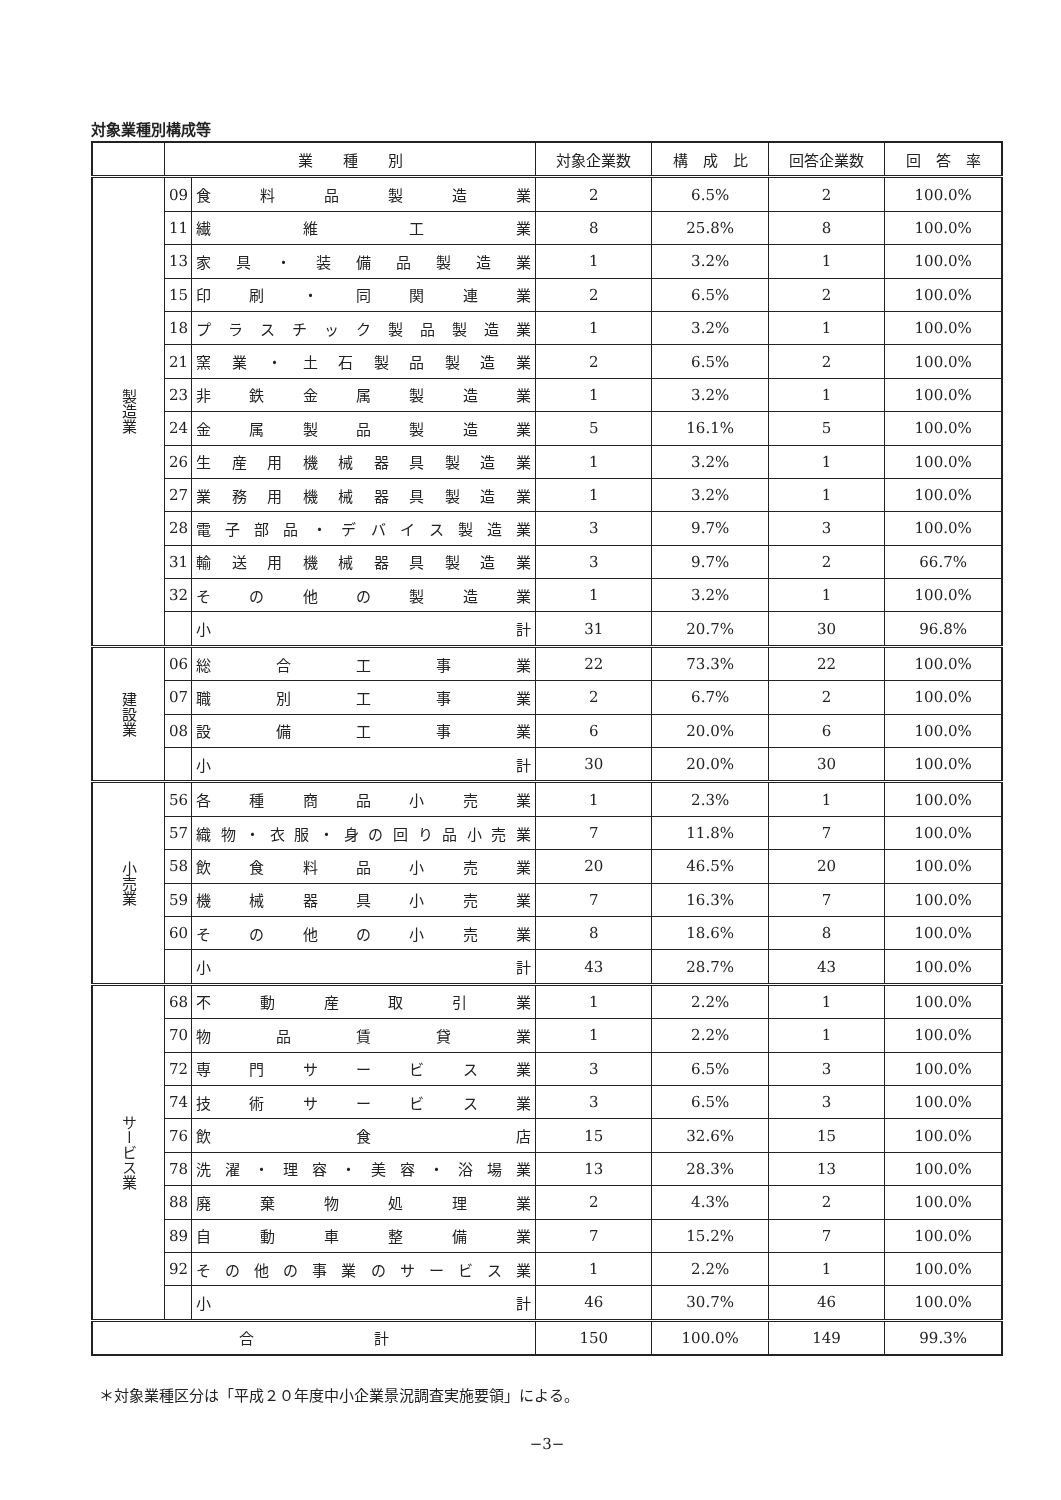対象業種別構成等
| | 業 種 別 | | 対象企業数 | 構 成 比 | 回答企業数 | 回 答 率 |
| --- | --- | --- | --- | --- | --- | --- |
| 製造業 | 09 | 食料品製造業 | 2 | 6.5% | 2 | 100.0% |
| | 11 | 繊維工業 | 8 | 25.8% | 8 | 100.0% |
| | 13 | 家具・装備品製造業 | 1 | 3.2% | 1 | 100.0% |
| | 15 | 印刷・同関連業 | 2 | 6.5% | 2 | 100.0% |
| | 18 | プラスチック製品製造業 | 1 | 3.2% | 1 | 100.0% |
| | 21 | 窯業・土石製品製造業 | 2 | 6.5% | 2 | 100.0% |
| | 23 | 非鉄金属製造業 | 1 | 3.2% | 1 | 100.0% |
| | 24 | 金属製品製造業 | 5 | 16.1% | 5 | 100.0% |
| | 26 | 生産用機械器具製造業 | 1 | 3.2% | 1 | 100.0% |
| | 27 | 業務用機械器具製造業 | 1 | 3.2% | 1 | 100.0% |
| | 28 | 電子部品・デバイス製造業 | 3 | 9.7% | 3 | 100.0% |
| | 31 | 輸送用機械器具製造業 | 3 | 9.7% | 2 | 66.7% |
| | 32 | その他の製造業 | 1 | 3.2% | 1 | 100.0% |
| | | 小計 | 31 | 20.7% | 30 | 96.8% |
| 建設業 | 06 | 総合工事業 | 22 | 73.3% | 22 | 100.0% |
| | 07 | 職別工事業 | 2 | 6.7% | 2 | 100.0% |
| | 08 | 設備工事業 | 6 | 20.0% | 6 | 100.0% |
| | | 小計 | 30 | 20.0% | 30 | 100.0% |
| 小売業 | 56 | 各種商品小売業 | 1 | 2.3% | 1 | 100.0% |
| | 57 | 織物・衣服・身の回り品小売業 | 7 | 11.8% | 7 | 100.0% |
| | 58 | 飲食料品小売業 | 20 | 46.5% | 20 | 100.0% |
| | 59 | 機械器具小売業 | 7 | 16.3% | 7 | 100.0% |
| | 60 | その他の小売業 | 8 | 18.6% | 8 | 100.0% |
| | | 小計 | 43 | 28.7% | 43 | 100.0% |
| サービス業 | 68 | 不動産取引業 | 1 | 2.2% | 1 | 100.0% |
| | 70 | 物品賃貸業 | 1 | 2.2% | 1 | 100.0% |
| | 72 | 専門サービス業 | 3 | 6.5% | 3 | 100.0% |
| | 74 | 技術サービス業 | 3 | 6.5% | 3 | 100.0% |
| | 76 | 飲食店 | 15 | 32.6% | 15 | 100.0% |
| | 78 | 洗濯・理容・美容・浴場業 | 13 | 28.3% | 13 | 100.0% |
| | 88 | 廃棄物処理業 | 2 | 4.3% | 2 | 100.0% |
| | 89 | 自動車整備業 | 7 | 15.2% | 7 | 100.0% |
| | 92 | その他の事業のサービス業 | 1 | 2.2% | 1 | 100.0% |
| | | 小計 | 46 | 30.7% | 46 | 100.0% |
| 合 計 | | | 150 | 100.0% | 149 | 99.3% |
＊対象業種区分は「平成２０年度中小企業景況調査実施要領」による。
−3−